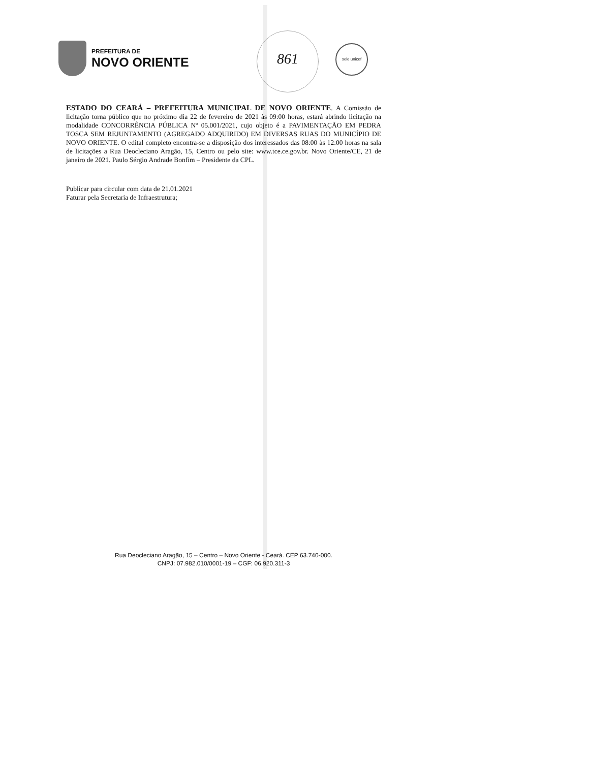PREFEITURA DE
NOVO ORIENTE
861 selo unicef
ESTADO DO CEARÁ – PREFEITURA MUNICIPAL DE NOVO ORIENTE. A Comissão de licitação torna público que no próximo dia 22 de fevereiro de 2021 às 09:00 horas, estará abrindo licitação na modalidade CONCORRÊNCIA PÚBLICA Nº 05.001/2021, cujo objeto é a PAVIMENTAÇÃO EM PEDRA TOSCA SEM REJUNTAMENTO (AGREGADO ADQUIRIDO) EM DIVERSAS RUAS DO MUNICÍPIO DE NOVO ORIENTE. O edital completo encontra-se a disposição dos interessados das 08:00 às 12:00 horas na sala de licitações a Rua Deocleciano Aragão, 15, Centro ou pelo site: www.tce.ce.gov.br. Novo Oriente/CE, 21 de janeiro de 2021. Paulo Sérgio Andrade Bonfim – Presidente da CPL.
Publicar para circular com data de 21.01.2021
Faturar pela Secretaria de Infraestrutura;
Rua Deocleciano Aragão, 15 – Centro – Novo Oriente - Ceará. CEP 63.740-000.
CNPJ: 07.982.010/0001-19 – CGF: 06.920.311-3